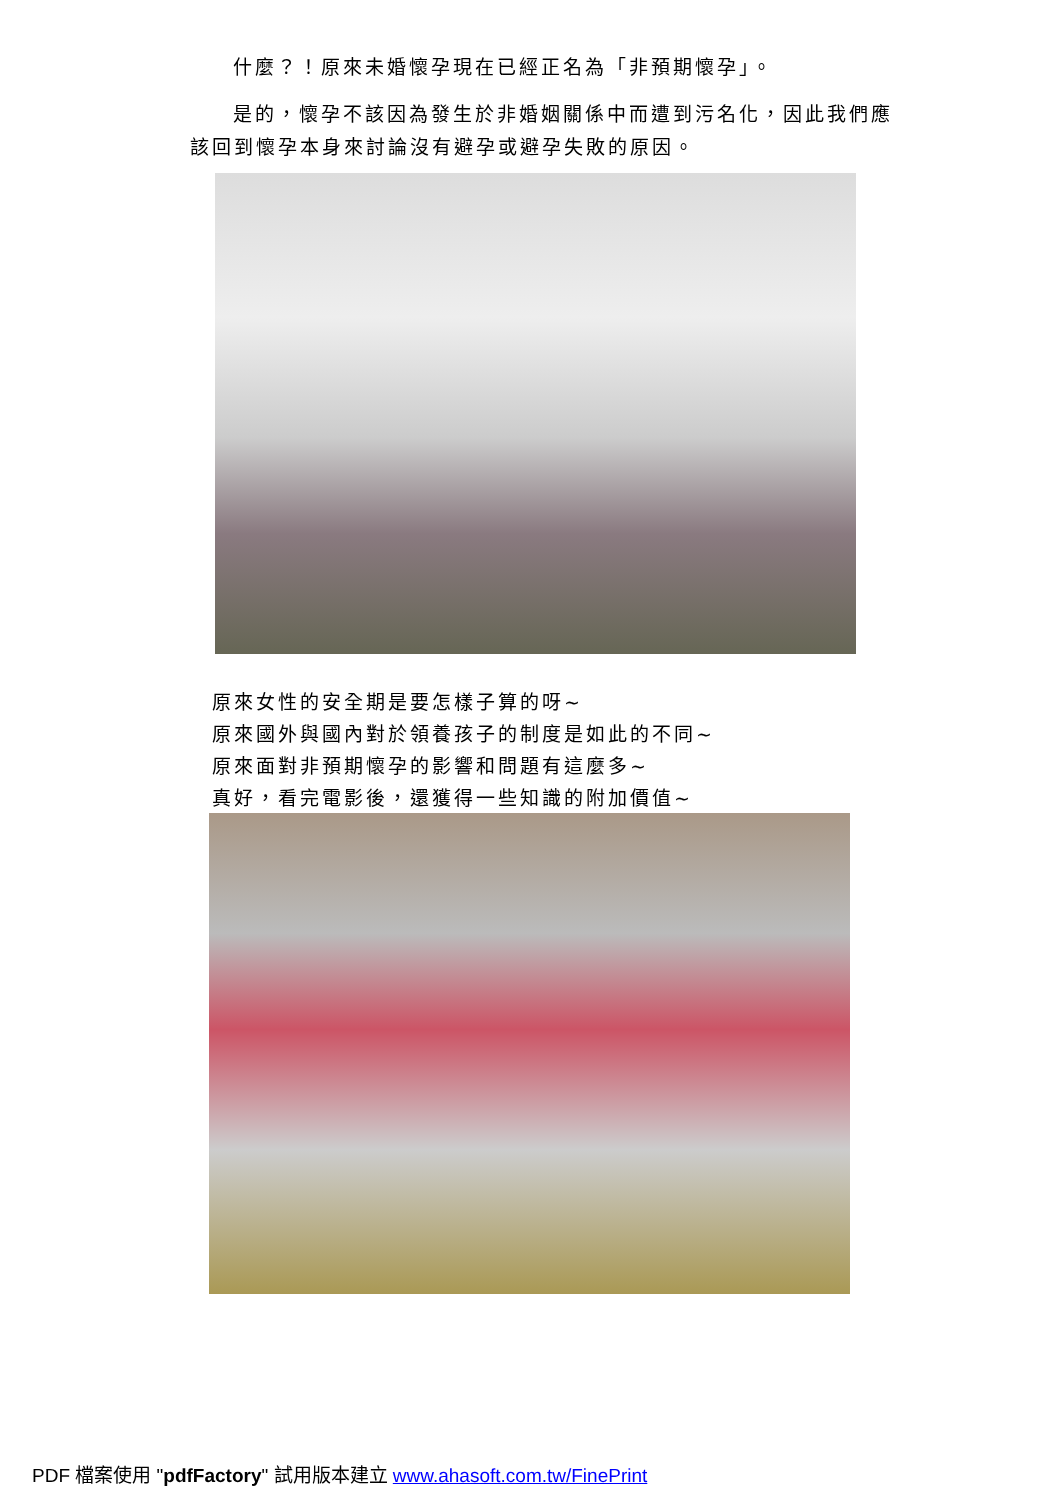什麼？！原來未婚懷孕現在已經正名為「非預期懷孕」。
是的，懷孕不該因為發生於非婚姻關係中而遭到污名化，因此我們應該回到懷孕本身來討論沒有避孕或避孕失敗的原因。
原來女性的安全期是要怎樣子算的呀~
原來國外與國內對於領養孩子的制度是如此的不同~
原來面對非預期懷孕的影響和問題有這麼多~
真好，看完電影後，還獲得一些知識的附加價值~
PDF 檔案使用 "pdfFactory" 試用版本建立 www.ahasoft.com.tw/FinePrint